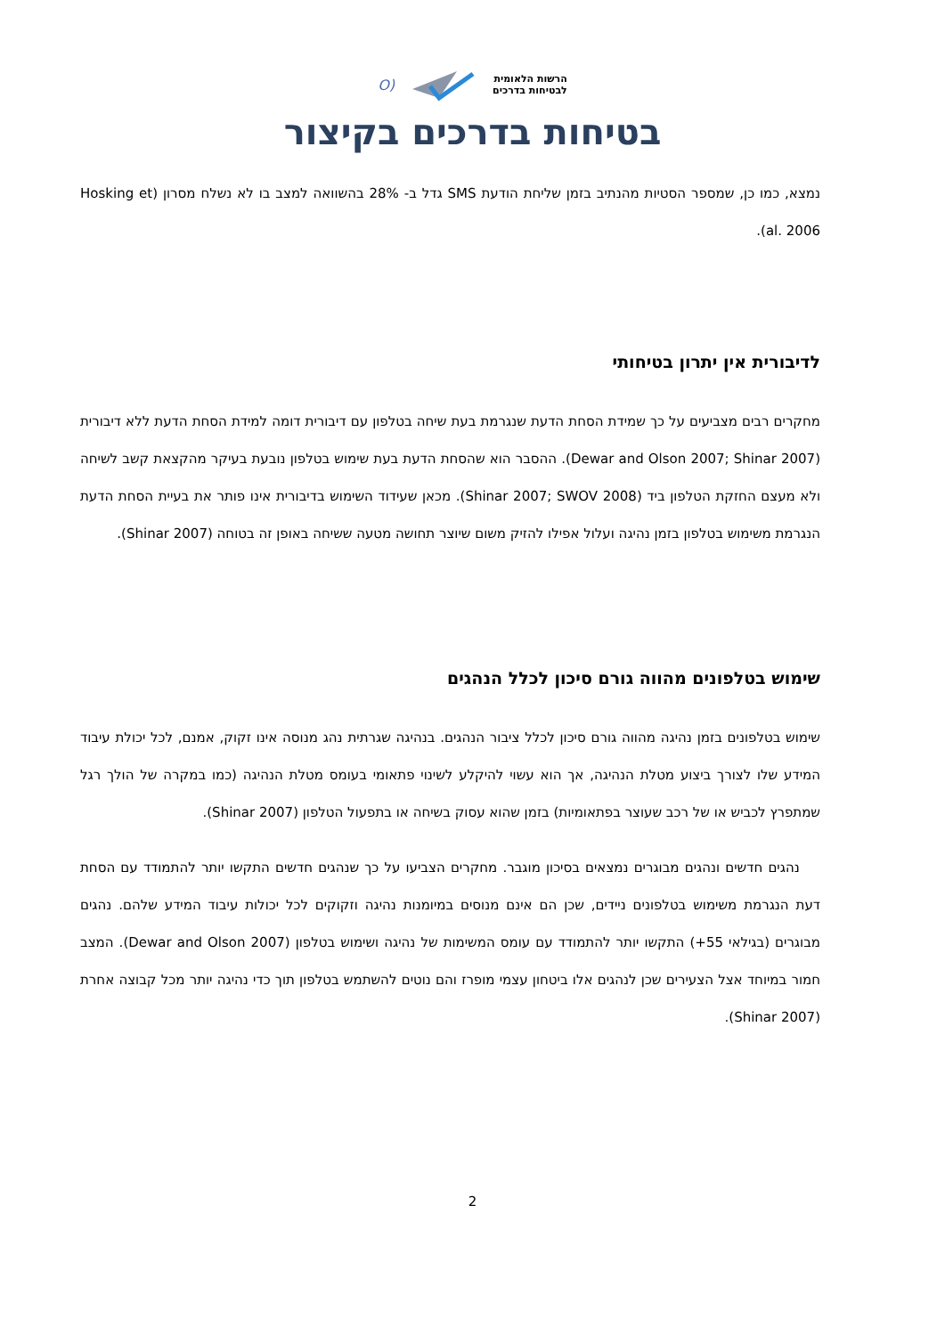הרשות הלאומית
לבטיחות בדרכים
(O
בטיחות בדרכים בקיצור
נמצא, כמו כן, שמספר הסטיות מהנתיב בזמן שליחת הודעת SMS גדל ב- 28% בהשוואה למצב בו לא נשלח מסרון (Hosking et al. 2006).
לדיבורית אין יתרון בטיחותי
מחקרים רבים מצביעים על כך שמידת הסחת הדעת שנגרמת בעת שיחה בטלפון עם דיבורית דומה למידת הסחת הדעת ללא דיבורית (Dewar and Olson 2007; Shinar 2007). ההסבר הוא שהסחת הדעת בעת שימוש בטלפון נובעת בעיקר מהקצאת קשב לשיחה ולא מעצם החזקת הטלפון ביד (Shinar 2007; SWOV 2008). מכאן שעידוד השימוש בדיבורית אינו פותר את בעיית הסחת הדעת הנגרמת משימוש בטלפון בזמן נהיגה ועלול אפילו להזיק משום שיוצר תחושה מטעה ששיחה באופן זה בטוחה (Shinar 2007).
שימוש בטלפונים מהווה גורם סיכון לכלל הנהגים
שימוש בטלפונים בזמן נהיגה מהווה גורם סיכון לכלל ציבור הנהגים. בנהיגה שגרתית נהג מנוסה אינו זקוק, אמנם, לכל יכולת עיבוד המידע שלו לצורך ביצוע מטלת הנהיגה, אך הוא עשוי להיקלע לשינוי פתאומי בעומס מטלת הנהיגה (כמו במקרה של הולך רגל שמתפרץ לכביש או של רכב שעוצר בפתאומיות) בזמן שהוא עסוק בשיחה או בתפעול הטלפון (Shinar 2007).
נהגים חדשים ונהגים מבוגרים נמצאים בסיכון מוגבר. מחקרים הצביעו על כך שנהגים חדשים התקשו יותר להתמודד עם הסחת דעת הנגרמת משימוש בטלפונים ניידים, שכן הם אינם מנוסים במיומנות נהיגה וזקוקים לכל יכולות עיבוד המידע שלהם. נהגים מבוגרים (בגילאי 55+) התקשו יותר להתמודד עם עומס המשימות של נהיגה ושימוש בטלפון (Dewar and Olson 2007). המצב חמור במיוחד אצל הצעירים שכן לנהגים אלו ביטחון עצמי מופרז והם נוטים להשתמש בטלפון תוך כדי נהיגה יותר מכל קבוצה אחרת (Shinar 2007).
2